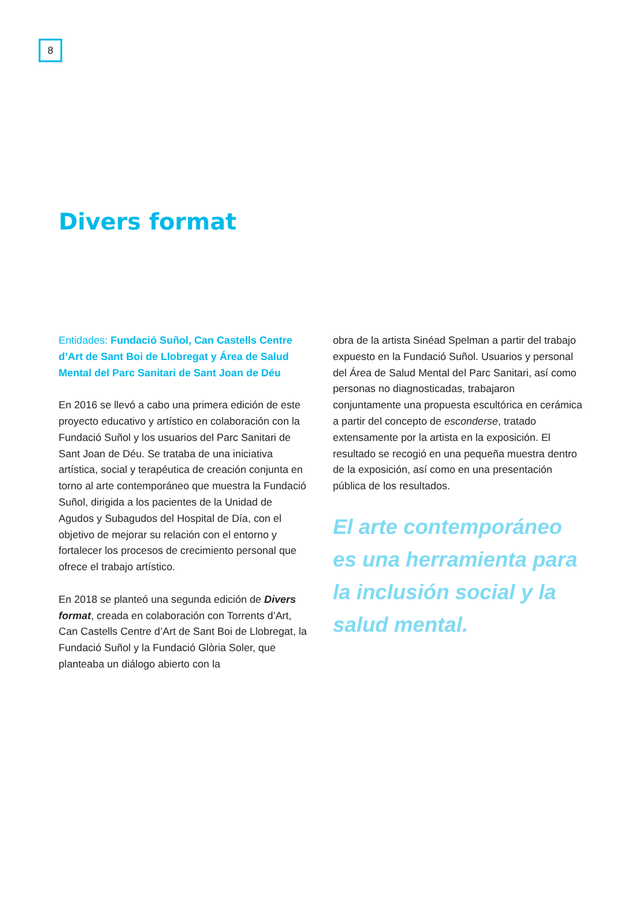8
Divers format
Entidades: Fundació Suñol, Can Castells Centre d’Art de Sant Boi de Llobregat y Área de Salud Mental del Parc Sanitari de Sant Joan de Déu
En 2016 se llevó a cabo una primera edición de este proyecto educativo y artístico en colaboración con la Fundació Suñol y los usuarios del Parc Sanitari de Sant Joan de Déu. Se trataba de una iniciativa artística, social y terapéutica de creación conjunta en torno al arte contemporáneo que muestra la Fundació Suñol, dirigida a los pacientes de la Unidad de Agudos y Subagudos del Hospital de Día, con el objetivo de mejorar su relación con el entorno y fortalecer los procesos de crecimiento personal que ofrece el trabajo artístico.
En 2018 se planteó una segunda edición de Divers format, creada en colaboración con Torrents d’Art, Can Castells Centre d’Art de Sant Boi de Llobregat, la Fundació Suñol y la Fundació Glòria Soler, que planteaba un diálogo abierto con la
obra de la artista Sinéad Spelman a partir del trabajo expuesto en la Fundació Suñol. Usuarios y personal del Área de Salud Mental del Parc Sanitari, así como personas no diagnosticadas, trabajaron conjuntamente una propuesta escultórica en cerámica a partir del concepto de esconderse, tratado extensamente por la artista en la exposición. El resultado se recogió en una pequeña muestra dentro de la exposición, así como en una presentación pública de los resultados.
El arte contemporáneo es una herramienta para la inclusión social y la salud mental.